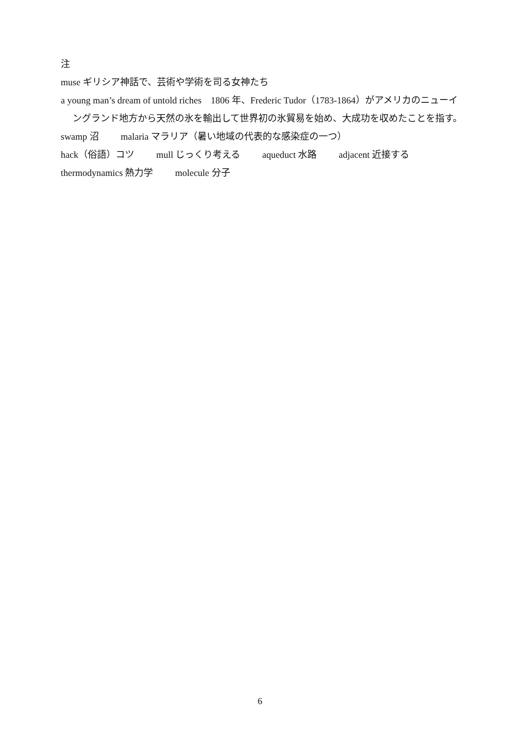注
muse ギリシア神話で、芸術や学術を司る女神たち
a young man’s dream of untold riches　1806 年、Frederic Tudor（1783-1864）がアメリカのニューイングランド地方から天然の氷を輸出して世界初の氷貿易を始め、大成功を収めたことを指す。
swamp 沼 malaria マラリア（暑い地域の代表的な感染症の一つ）
hack（俗語）コツ mull じっくり考える aqueduct 水路 adjacent 近接する
thermodynamics 熱力学 molecule 分子
6